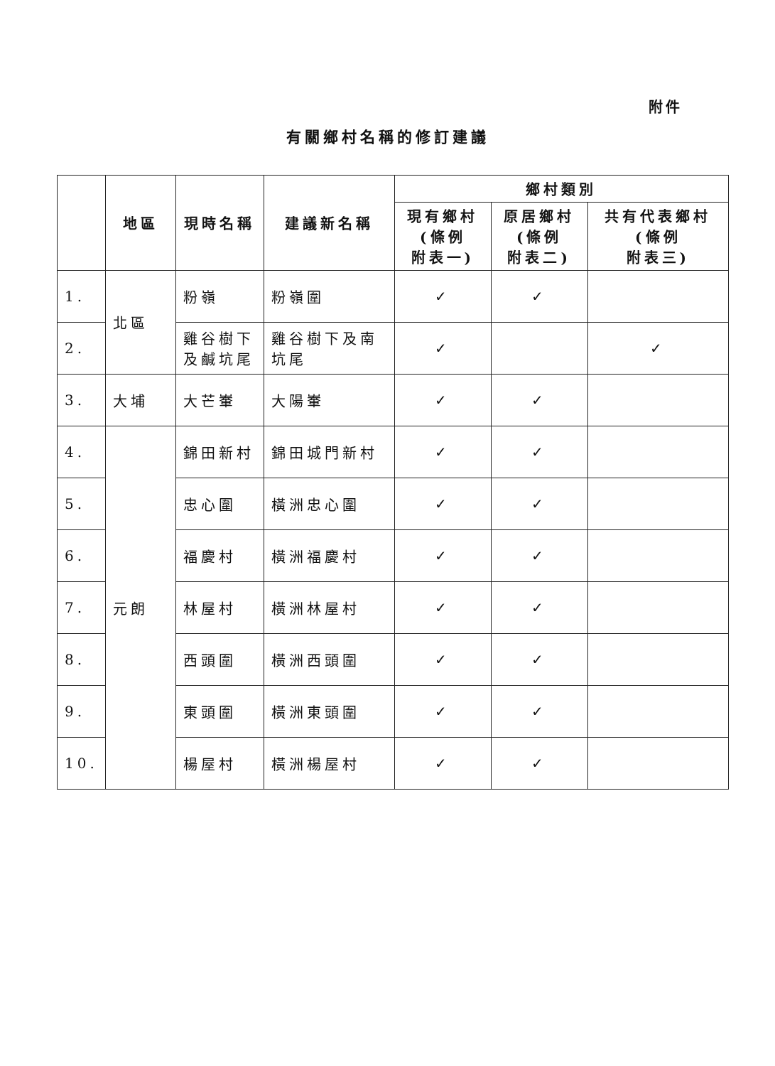附件
有關鄉村名稱的修訂建議
| | 地區 | 現時名稱 | 建議新名稱 | 鄉村類別 | | |
| --- | --- | --- | --- | --- | --- | --- |
| | | | | 現有鄉村 (條例 附表一) | 原居鄉村 (條例 附表二) | 共有代表鄉村 (條例 附表三) |
| 1. | 北區 | 粉嶺 | 粉嶺圍 | ✓ | ✓ | |
| 2. | | 雞谷樹下及鹹坑尾 | 雞谷樹下及南坑尾 | ✓ | | ✓ |
| 3. | 大埔 | 大芒輋 | 大陽輋 | ✓ | ✓ | |
| 4. | 元朗 | 錦田新村 | 錦田城門新村 | ✓ | ✓ | |
| 5. | | 忠心圍 | 橫洲忠心圍 | ✓ | ✓ | |
| 6. | | 福慶村 | 橫洲福慶村 | ✓ | ✓ | |
| 7. | | 林屋村 | 橫洲林屋村 | ✓ | ✓ | |
| 8. | | 西頭圍 | 橫洲西頭圍 | ✓ | ✓ | |
| 9. | | 東頭圍 | 橫洲東頭圍 | ✓ | ✓ | |
| 10. | | 楊屋村 | 橫洲楊屋村 | ✓ | ✓ | |